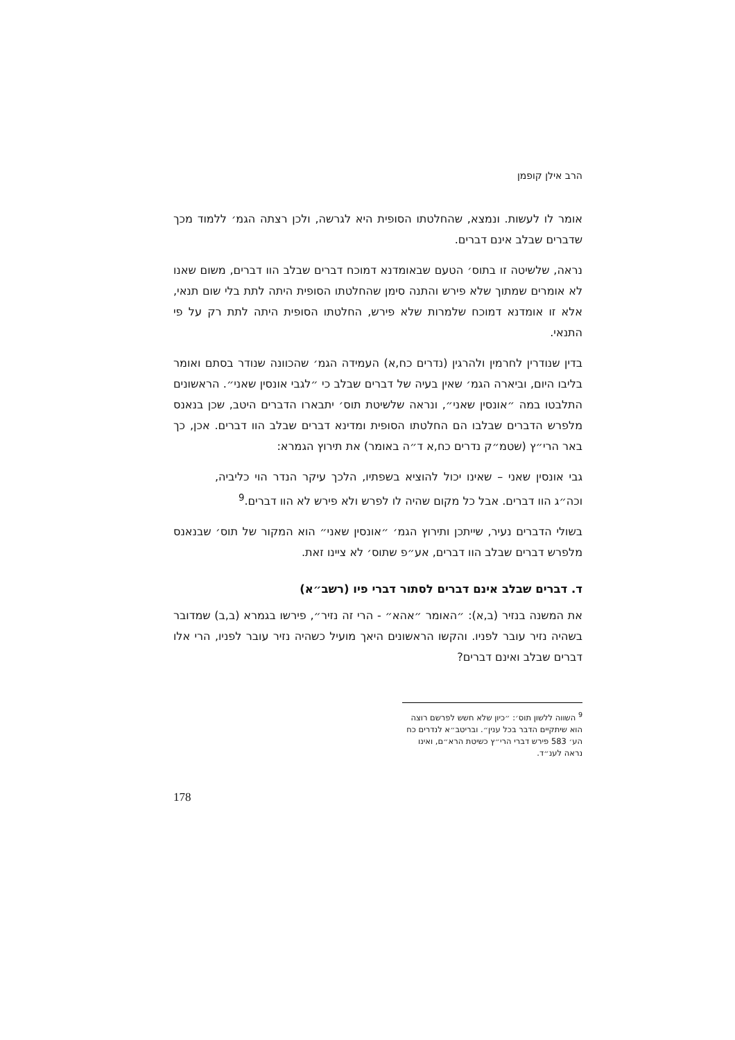הרב אילן קופמן
אומר לו לעשות. ונמצא, שהחלטתו הסופית היא לגרשה, ולכן רצתה הגמ׳ ללמוד מכך שדברים שבלב אינם דברים.
נראה, שלשיטה זו בתוס׳ הטעם שבאומדנא דמוכח דברים שבלב הוו דברים, משום שאנו לא אומרים שמתוך שלא פירש והתנה סימן שהחלטתו הסופית היתה לתת בלי שום תנאי, אלא זו אומדנא דמוכח שלמרות שלא פירש, החלטתו הסופית היתה לתת רק על פי התנאי.
בדין שנודרין לחרמין ולהרגין (נדרים כח,א) העמידה הגמ׳ שהכוונה שנודר בסתם ואומר בליבו היום, וביארה הגמ׳ שאין בעיה של דברים שבלב כי ״לגבי אונסין שאני״. הראשונים התלבטו במה ״אונסין שאני״, ונראה שלשיטת תוס׳ יתבארו הדברים היטב, שכן בנאנס מלפרש הדברים שבלבו הם החלטתו הסופית ומדינא דברים שבלב הוו דברים. אכן, כך באר הרי״ץ (שטמ״ק נדרים כח,א ד״ה באומר) את תירוץ הגמרא:
גבי אונסין שאני – שאינו יכול להוציא בשפתיו, הלכך עיקר הנדר הוי כליביה, וכה״ג הוו דברים. אבל כל מקום שהיה לו לפרש ולא פירש לא הוו דברים.<sup>9</sup>
בשולי הדברים נעיר, שייתכן ותירוץ הגמ׳ ״אונסין שאני״ הוא המקור של תוס׳ שבנאנס מלפרש דברים שבלב הוו דברים, אע״פ שתוס׳ לא ציינו זאת.
ד. דברים שבלב אינם דברים לסתור דברי פיו (רשב״א)
את המשנה בנזיר (ב,א): ״האומר ״אהא״ - הרי זה נזיר״, פירשו בגמרא (ב,ב) שמדובר בשהיה נזיר עובר לפניו. והקשו הראשונים היאך מועיל כשהיה נזיר עובר לפניו, הרי אלו דברים שבלב ואינם דברים?
<sup>9</sup> השווה ללשון תוס׳: ״כיון שלא חשש לפרשם רוצה הוא שיתקיים הדבר בכל ענין״. ובריטב״א לנדרים כח הע׳ 583 פירש דברי הרי״ץ כשיטת הרא״ם, ואינו נראה לענ״ד.
178